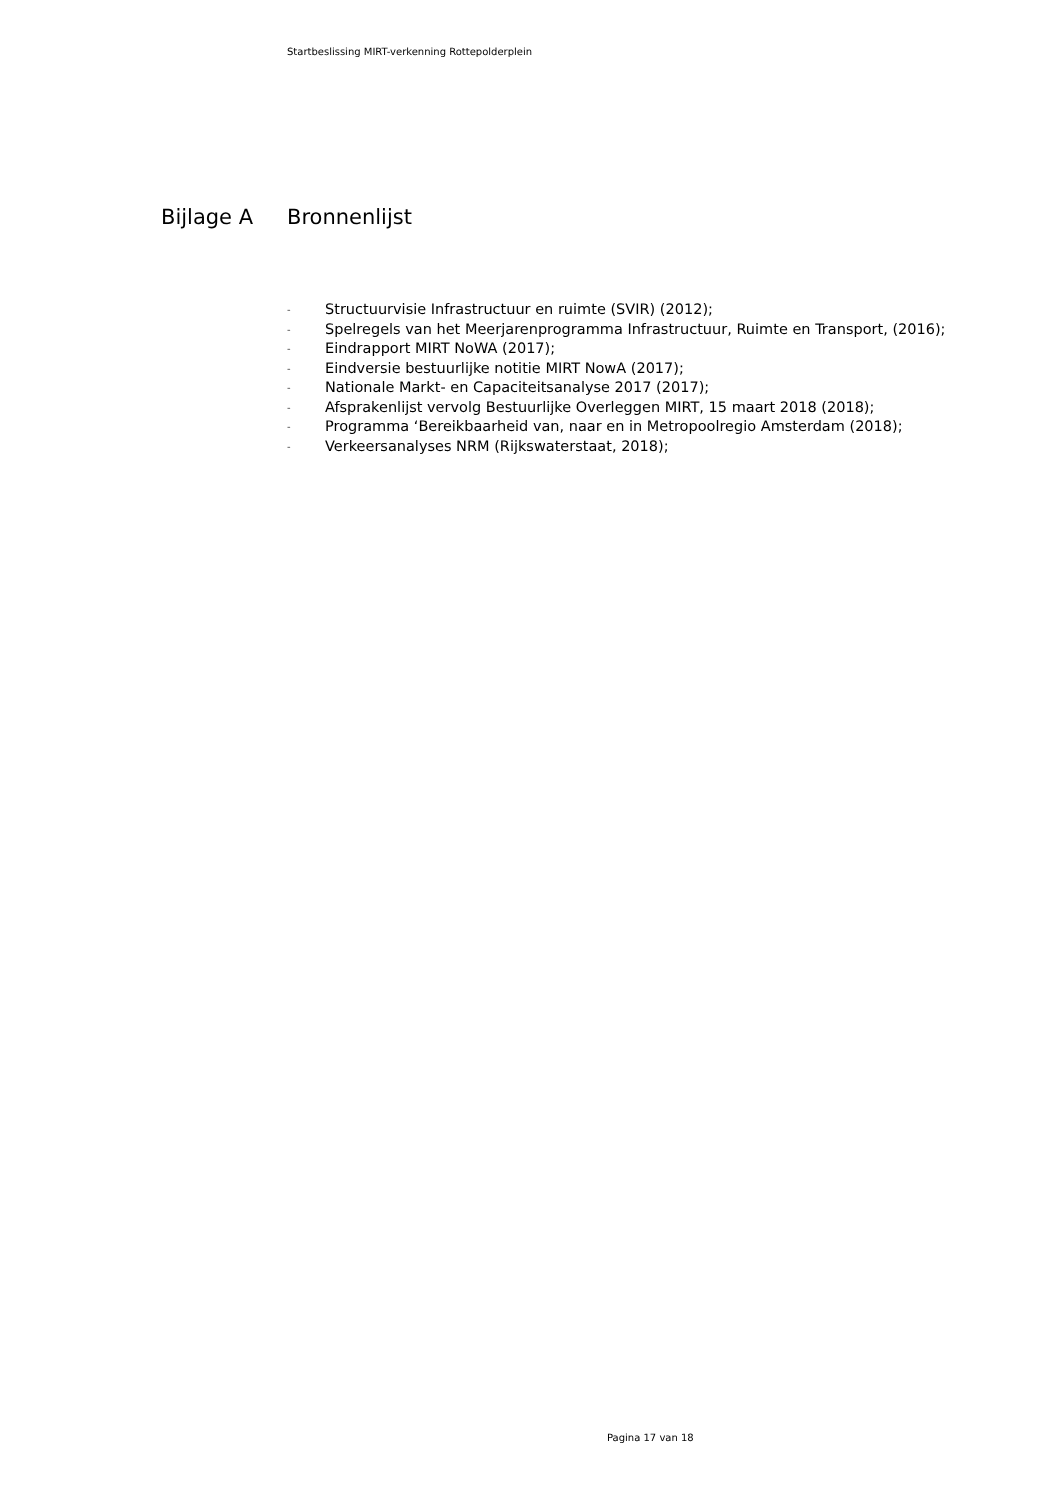Startbeslissing MIRT-verkenning Rottepolderplein
Bijlage A Bronnenlijst
- Structuurvisie Infrastructuur en ruimte (SVIR) (2012);
- Spelregels van het Meerjarenprogramma Infrastructuur, Ruimte en Transport, (2016);
- Eindrapport MIRT NoWA (2017);
- Eindversie bestuurlijke notitie MIRT NowA (2017);
- Nationale Markt- en Capaciteitsanalyse 2017 (2017);
- Afsprakenlijst vervolg Bestuurlijke Overleggen MIRT, 15 maart 2018 (2018);
- Programma ‘Bereikbaarheid van, naar en in Metropoolregio Amsterdam (2018);
- Verkeersanalyses NRM (Rijkswaterstaat, 2018);
Pagina 17 van 18